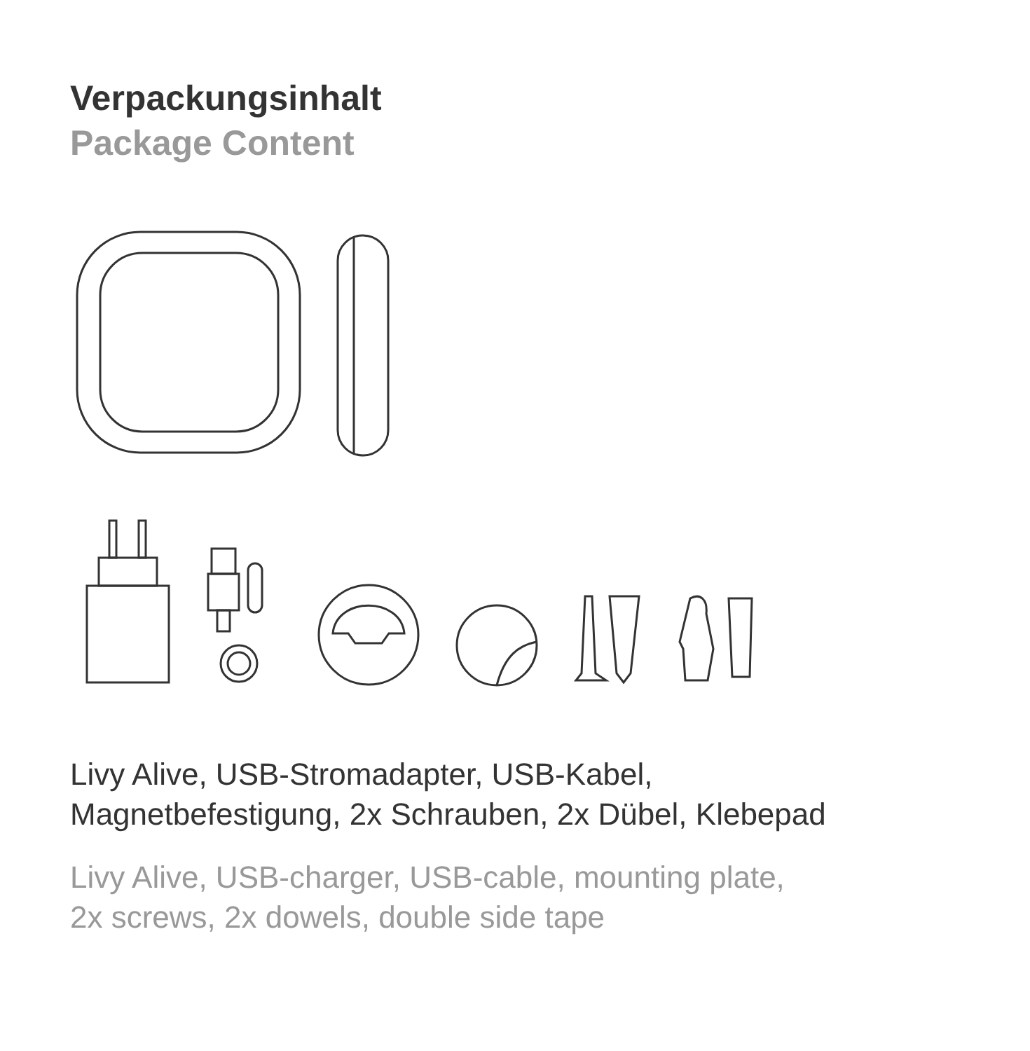Verpackungsinhalt
Package Content
Livy Alive, USB-Stromadapter, USB-Kabel,
Magnetbefestigung, 2x Schrauben, 2x Dübel, Klebepad
Livy Alive, USB-charger, USB-cable, mounting plate,
2x screws, 2x dowels, double side tape